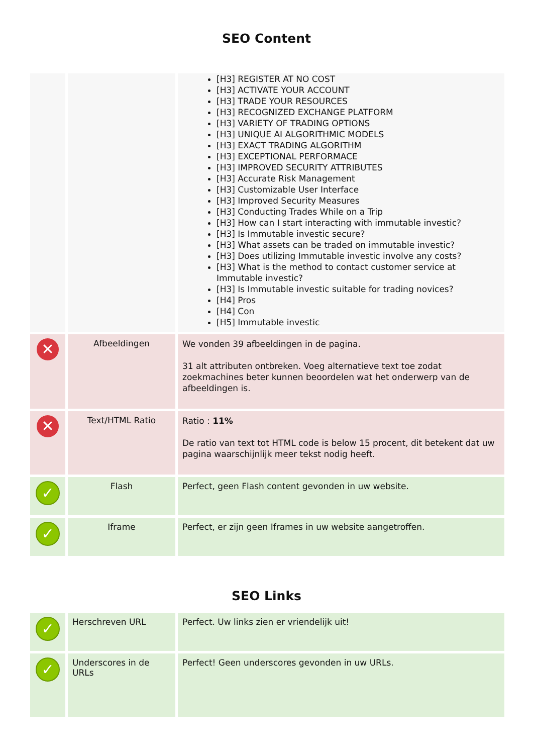SEO Content
| | | [H3] REGISTER AT NO COST [H3] ACTIVATE YOUR ACCOUNT [H3] TRADE YOUR RESOURCES [H3] RECOGNIZED EXCHANGE PLATFORM [H3] VARIETY OF TRADING OPTIONS [H3] UNIQUE AI ALGORITHMIC MODELS [H3] EXACT TRADING ALGORITHM [H3] EXCEPTIONAL PERFORMACE [H3] IMPROVED SECURITY ATTRIBUTES [H3] Accurate Risk Management [H3] Customizable User Interface [H3] Improved Security Measures [H3] Conducting Trades While on a Trip [H3] How can I start interacting with immutable investic? [H3] Is Immutable investic secure? [H3] What assets can be traded on immutable investic? [H3] Does utilizing Immutable investic involve any costs? [H3] What is the method to contact customer service at Immutable investic? [H3] Is Immutable investic suitable for trading novices? [H4] Pros [H4] Con [H5] Immutable investic |
| ✕ | Afbeeldingen | We vonden 39 afbeeldingen in de pagina. 31 alt attributen ontbreken. Voeg alternatieve text toe zodat zoekmachines beter kunnen beoordelen wat het onderwerp van de afbeeldingen is. |
| ✕ | Text/HTML Ratio | Ratio : 11% De ratio van text tot HTML code is below 15 procent, dit betekent dat uw pagina waarschijnlijk meer tekst nodig heeft. |
| ✓ | Flash | Perfect, geen Flash content gevonden in uw website. |
| ✓ | Iframe | Perfect, er zijn geen Iframes in uw website aangetroffen. |
SEO Links
| ✓ | Herschreven URL | Perfect. Uw links zien er vriendelijk uit! |
| ✓ | Underscores in de URLs | Perfect! Geen underscores gevonden in uw URLs. |